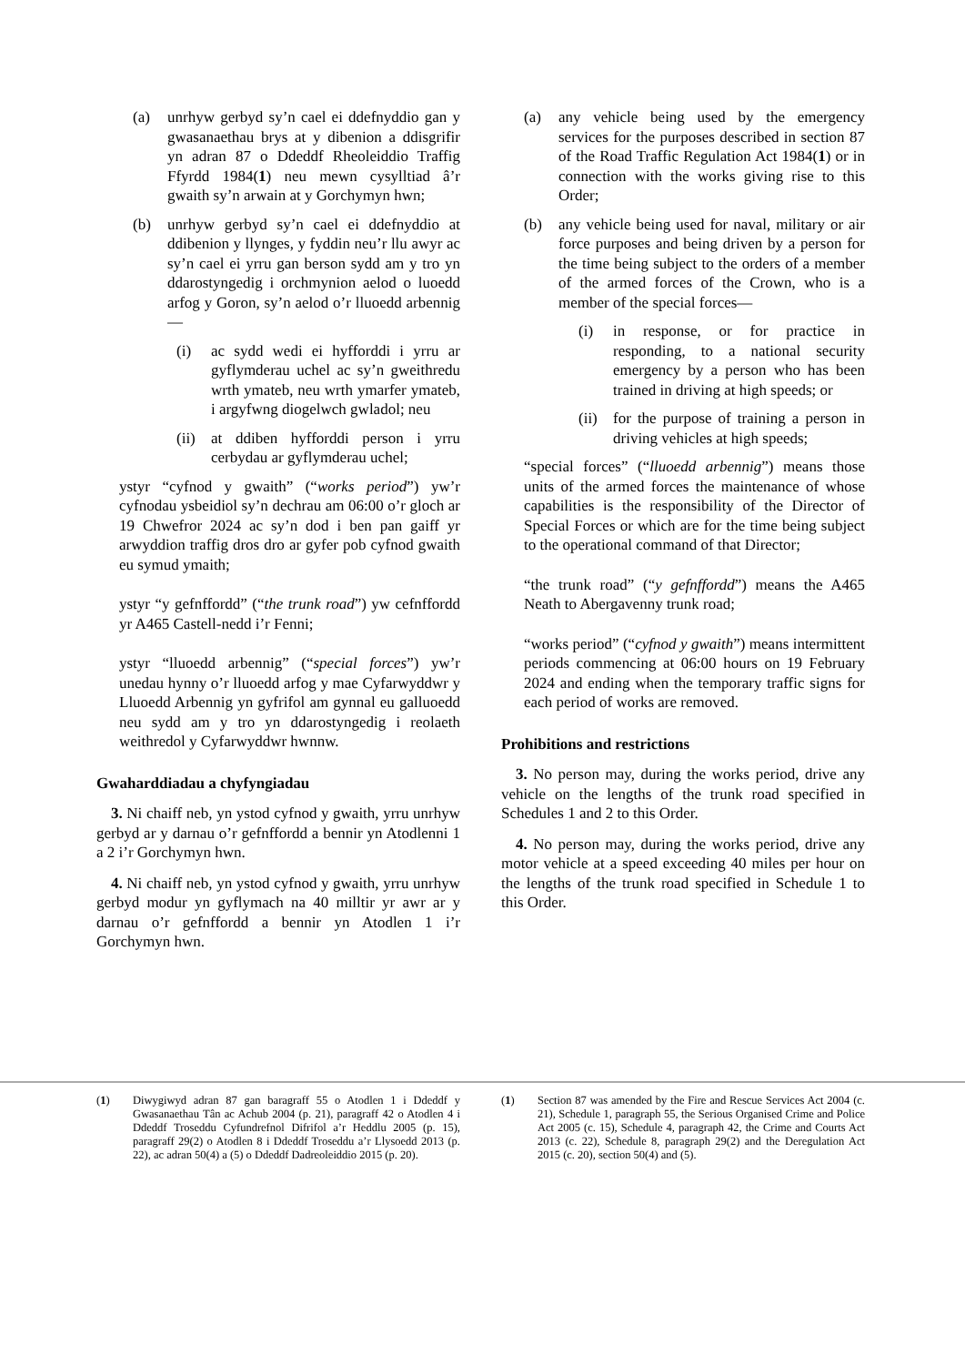(a) unrhyw gerbyd sy’n cael ei ddefnyddio gan y gwasanaethau brys at y dibenion a ddisgrifir yn adran 87 o Ddeddf Rheoleiddio Traffig Ffyrdd 1984(1) neu mewn cysylltiad â’r gwaith sy’n arwain at y Gorchymyn hwn;
(b) unrhyw gerbyd sy’n cael ei ddefnyddio at ddibenion y llynges, y fyddin neu’r llu awyr ac sy’n cael ei yrru gan berson sydd am y tro yn ddarostyngedig i orchmynion aelod o luoedd arfog y Goron, sy’n aelod o’r lluoedd arbennig—
(i) ac sydd wedi ei hyfforddi i yrru ar gyflymderau uchel ac sy’n gweithredu wrth ymateb, neu wrth ymarfer ymateb, i argyfwng diogelwch gwladol; neu
(ii) at ddiben hyfforddi person i yrru cerbydau ar gyflymderau uchel;
ystyr “cyfnod y gwaith” (“works period”) yw’r cyfnodau ysbeidiol sy’n dechrau am 06:00 o’r gloch ar 19 Chwefror 2024 ac sy’n dod i ben pan gaiff yr arwyddion traffig dros dro ar gyfer pob cyfnod gwaith eu symud ymaith;
ystyr “y gefnffordd” (“the trunk road”) yw cefnffordd yr A465 Castell-nedd i’r Fenni;
ystyr “lluoedd arbennig” (“special forces”) yw’r unedau hynny o’r lluoedd arfog y mae Cyfarwyddwr y Lluoedd Arbennig yn gyfrifol am gynnal eu galluoedd neu sydd am y tro yn ddarostyngedig i reolaeth weithredol y Cyfarwyddwr hwnnw.
Gwaharddiadau a chyfyngiadau
3. Ni chaiff neb, yn ystod cyfnod y gwaith, yrru unrhyw gerbyd ar y darnau o’r gefnffordd a bennir yn Atodlenni 1 a 2 i’r Gorchymyn hwn.
4. Ni chaiff neb, yn ystod cyfnod y gwaith, yrru unrhyw gerbyd modur yn gyflymach na 40 milltir yr awr ar y darnau o’r gefnffordd a bennir yn Atodlen 1 i’r Gorchymyn hwn.
(a) any vehicle being used by the emergency services for the purposes described in section 87 of the Road Traffic Regulation Act 1984(1) or in connection with the works giving rise to this Order;
(b) any vehicle being used for naval, military or air force purposes and being driven by a person for the time being subject to the orders of a member of the armed forces of the Crown, who is a member of the special forces—
(i) in response, or for practice in responding, to a national security emergency by a person who has been trained in driving at high speeds; or
(ii) for the purpose of training a person in driving vehicles at high speeds;
“special forces” (“lluoedd arbennig”) means those units of the armed forces the maintenance of whose capabilities is the responsibility of the Director of Special Forces or which are for the time being subject to the operational command of that Director;
“the trunk road” (“y gefnffordd”) means the A465 Neath to Abergavenny trunk road;
“works period” (“cyfnod y gwaith”) means intermittent periods commencing at 06:00 hours on 19 February 2024 and ending when the temporary traffic signs for each period of works are removed.
Prohibitions and restrictions
3. No person may, during the works period, drive any vehicle on the lengths of the trunk road specified in Schedules 1 and 2 to this Order.
4. No person may, during the works period, drive any motor vehicle at a speed exceeding 40 miles per hour on the lengths of the trunk road specified in Schedule 1 to this Order.
(1) Diwygiwyd adran 87 gan baragraff 55 o Atodlen 1 i Ddeddf y Gwasanaethau Tân ac Achub 2004 (p. 21), paragraff 42 o Atodlen 4 i Ddeddf Troseddu Cyfundrefnol Difrifol a’r Heddlu 2005 (p. 15), paragraff 29(2) o Atodlen 8 i Ddeddf Troseddu a’r Llysoedd 2013 (p. 22), ac adran 50(4) a (5) o Ddeddf Dadreoleiddio 2015 (p. 20).
(1) Section 87 was amended by the Fire and Rescue Services Act 2004 (c. 21), Schedule 1, paragraph 55, the Serious Organised Crime and Police Act 2005 (c. 15), Schedule 4, paragraph 42, the Crime and Courts Act 2013 (c. 22), Schedule 8, paragraph 29(2) and the Deregulation Act 2015 (c. 20), section 50(4) and (5).